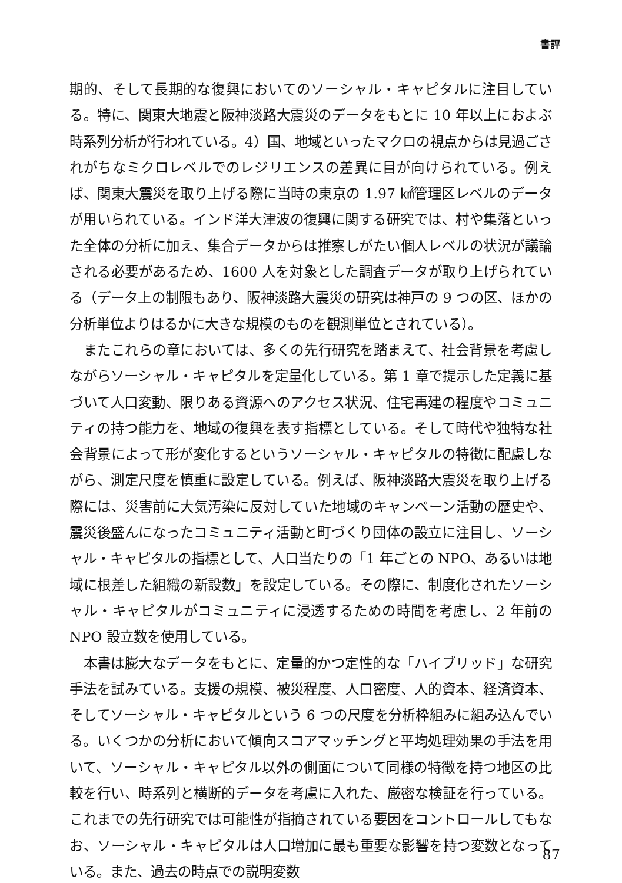書評
期的、そして長期的な復興においてのソーシャル・キャピタルに注目している。特に、関東大地震と阪神淡路大震災のデータをもとに 10 年以上におよぶ時系列分析が行われている。4）国、地域といったマクロの視点からは見過ごされがちなミクロレベルでのレジリエンスの差異に目が向けられている。例えば、関東大震災を取り上げる際に当時の東京の 1.97 ㎢管理区レベルのデータが用いられている。インド洋大津波の復興に関する研究では、村や集落といった全体の分析に加え、集合データからは推察しがたい個人レベルの状況が議論される必要があるため、1600 人を対象とした調査データが取り上げられている（データ上の制限もあり、阪神淡路大震災の研究は神戸の 9 つの区、ほかの分析単位よりはるかに大きな規模のものを観測単位とされている）。
またこれらの章においては、多くの先行研究を踏まえて、社会背景を考慮しながらソーシャル・キャピタルを定量化している。第 1 章で提示した定義に基づいて人口変動、限りある資源へのアクセス状況、住宅再建の程度やコミュニティの持つ能力を、地域の復興を表す指標としている。そして時代や独特な社会背景によって形が変化するというソーシャル・キャピタルの特徴に配慮しながら、測定尺度を慎重に設定している。例えば、阪神淡路大震災を取り上げる際には、災害前に大気汚染に反対していた地域のキャンペーン活動の歴史や、震災後盛んになったコミュニティ活動と町づくり団体の設立に注目し、ソーシャル・キャピタルの指標として、人口当たりの「1 年ごとの NPO、あるいは地域に根差した組織の新設数」を設定している。その際に、制度化されたソーシャル・キャピタルがコミュニティに浸透するための時間を考慮し、2 年前の NPO 設立数を使用している。
本書は膨大なデータをもとに、定量的かつ定性的な「ハイブリッド」な研究手法を試みている。支援の規模、被災程度、人口密度、人的資本、経済資本、そしてソーシャル・キャピタルという 6 つの尺度を分析枠組みに組み込んでいる。いくつかの分析において傾向スコアマッチングと平均処理効果の手法を用いて、ソーシャル・キャピタル以外の側面について同様の特徴を持つ地区の比較を行い、時系列と横断的データを考慮に入れた、厳密な検証を行っている。これまでの先行研究では可能性が指摘されている要因をコントロールしてもなお、ソーシャル・キャピタルは人口増加に最も重要な影響を持つ変数となっている。また、過去の時点での説明変数
87